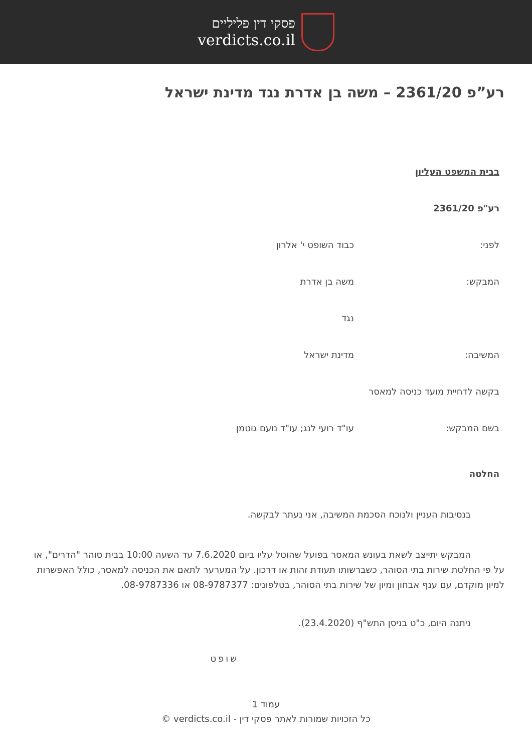פסקי דין פליליים
verdicts.co.il
רע”פ 2361/20 – משה בן אדרת נגד מדינת ישראל
בבית המשפט העליון
רע"פ 2361/20
לפני: כבוד השופט י' אלרון
המבקש: משה בן אדרת
נגד
המשיבה: מדינת ישראל
בקשה לדחיית מועד כניסה למאסר
בשם המבקש: עו"ד רועי לנג; עו"ד נועם גוטמן
החלטה
בנסיבות העניין ולנוכח הסכמת המשיבה, אני נעתר לבקשה.
המבקש יתייצב לשאת בעונש המאסר בפועל שהוטל עליו ביום 7.6.2020 עד השעה 10:00 בבית סוהר "הדרים", או על פי החלטת שירות בתי הסוהר, כשברשותו תעודת זהות או דרכון. על המערער לתאם את הכניסה למאסר, כולל האפשרות למיון מוקדם, עם ענף אבחון ומיון של שירות בתי הסוהר, בטלפונים: 08-9787377 או 08-9787336.
ניתנה היום, כ"ט בניסן התש"ף (23.4.2020).
שופט
עמוד 1
כל הזכויות שמורות לאתר פסקי דין - verdicts.co.il ©